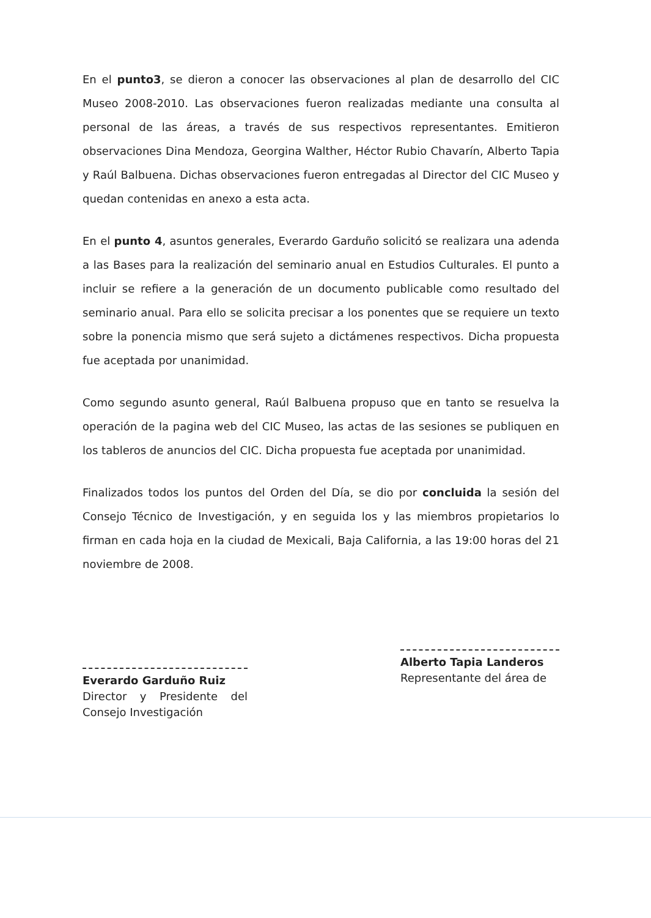En el punto3, se dieron a conocer las observaciones al plan de desarrollo del CIC Museo 2008-2010. Las observaciones fueron realizadas mediante una consulta al personal de las áreas, a través de sus respectivos representantes. Emitieron observaciones Dina Mendoza, Georgina Walther, Héctor Rubio Chavarín, Alberto Tapia y Raúl Balbuena. Dichas observaciones fueron entregadas al Director del CIC Museo y quedan contenidas en anexo a esta acta.
En el punto 4, asuntos generales, Everardo Garduño solicitó se realizara una adenda a las Bases para la realización del seminario anual en Estudios Culturales. El punto a incluir se refiere a la generación de un documento publicable como resultado del seminario anual. Para ello se solicita precisar a los ponentes que se requiere un texto sobre la ponencia mismo que será sujeto a dictámenes respectivos. Dicha propuesta fue aceptada por unanimidad.
Como segundo asunto general, Raúl Balbuena propuso que en tanto se resuelva la operación de la pagina web del CIC Museo, las actas de las sesiones se publiquen en los tableros de anuncios del CIC. Dicha propuesta fue aceptada por unanimidad.
Finalizados todos los puntos del Orden del Día, se dio por concluida la sesión del Consejo Técnico de Investigación, y en seguida los y las miembros propietarios lo firman en cada hoja en la ciudad de Mexicali, Baja California, a las 19:00 horas del 21 noviembre de 2008.
Everardo Garduño Ruiz
Director y Presidente del Consejo Investigación
Alberto Tapia Landeros
Representante del área de